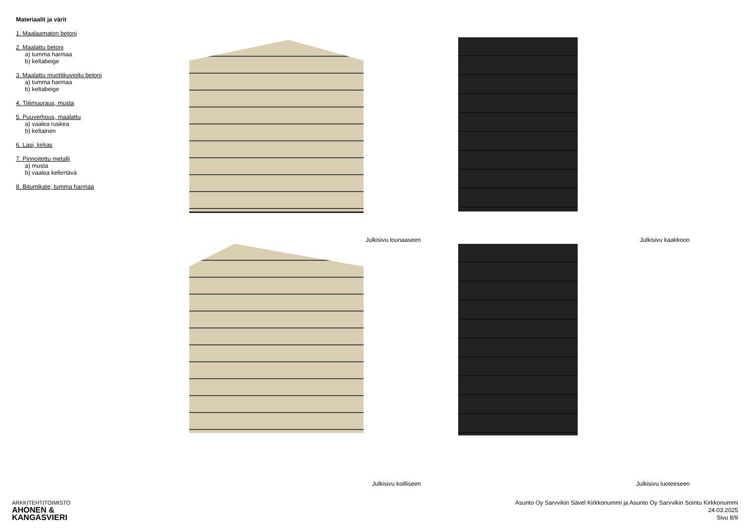Materiaalit ja värit
1. Maalaamaton betoni
2. Maalattu betoni
a) tumma harmaa
b) keltabeige
3. Maalattu muottikuvioitu betoni
a) tumma harmaa
b) keltabeige
4. Tiilimuuraus, musta
5. Puuverhous, maalattu
a) vaalea ruskea
b) keltainen
6. Lasi, kirkas
7. Pinnoitettu metalli
a) musta
b) vaalea kellertävä
8. Bitumikate, tumma harmaa
Julkisivu lounaaseen
Julkisivu kaakkoon
Julkisivu koilliseen
Julkisivu luoteeseen
ARKKITEHTITOIMISTO
AHONEN &
KANGASVIERI
Asunto Oy Sarvvikin Sävel Kirkkonummi ja Asunto Oy Sarvvikin Sointu Kirkkonummi
24.03.2025
Sivu 8/9